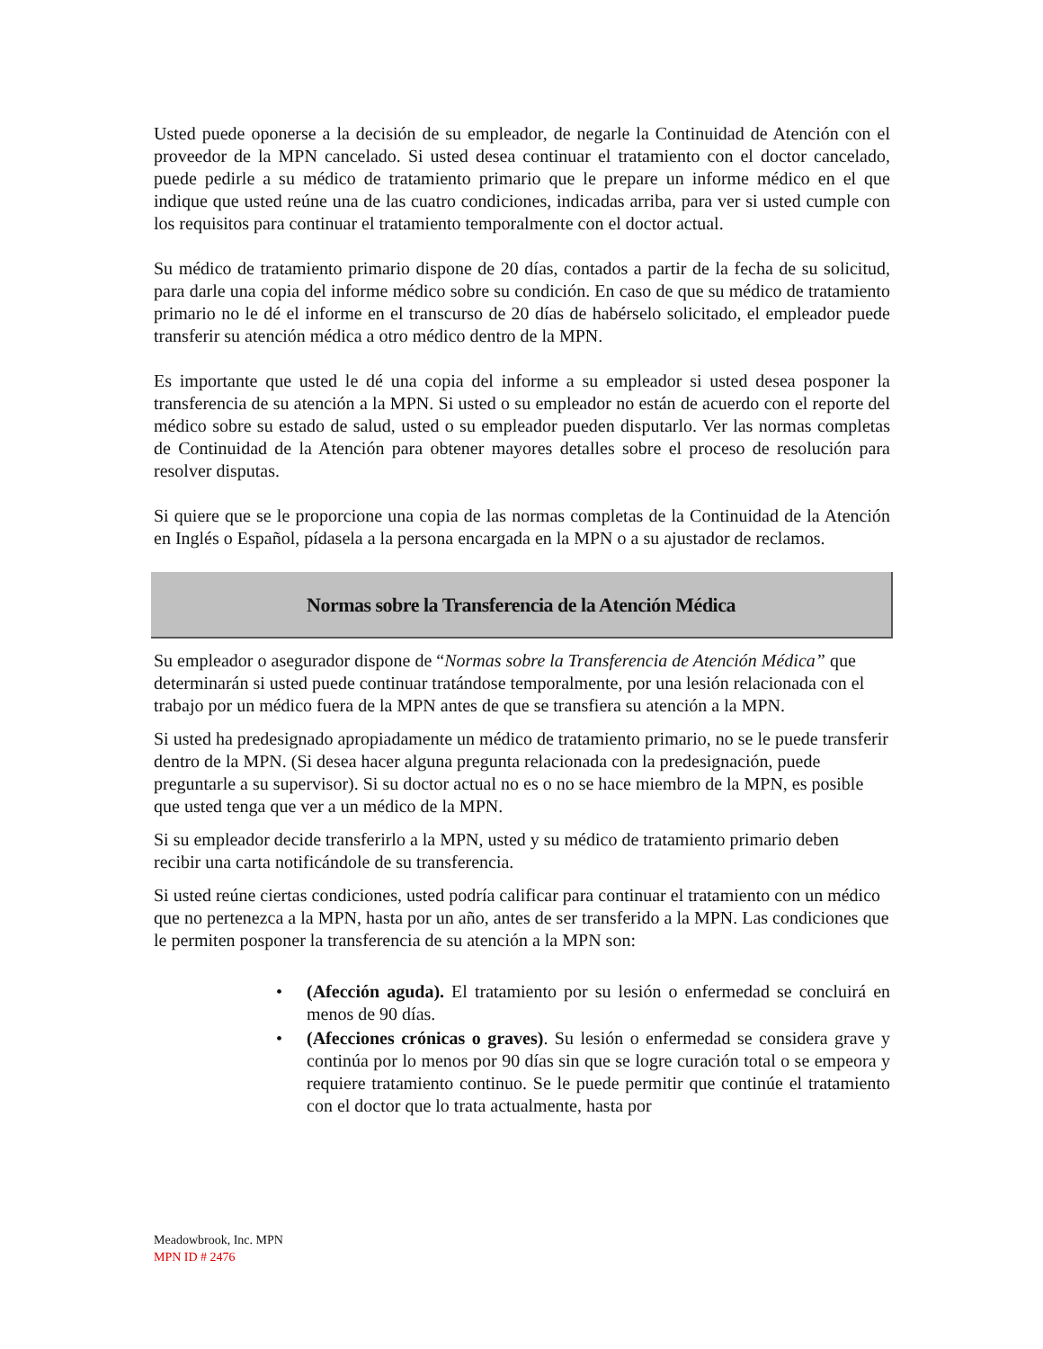Usted puede oponerse a la decisión de su empleador, de negarle la Continuidad de Atención con el proveedor de la MPN cancelado. Si usted desea continuar el tratamiento con el doctor cancelado, puede pedirle a su médico de tratamiento primario que le prepare un informe médico en el que indique que usted reúne una de las cuatro condiciones, indicadas arriba, para ver si usted cumple con los requisitos para continuar el tratamiento temporalmente con el doctor actual.
Su médico de tratamiento primario dispone de 20 días, contados a partir de la fecha de su solicitud, para darle una copia del informe médico sobre su condición. En caso de que su médico de tratamiento primario no le dé el informe en el transcurso de 20 días de habérselo solicitado, el empleador puede transferir su atención médica a otro médico dentro de la MPN.
Es importante que usted le dé una copia del informe a su empleador si usted desea posponer la transferencia de su atención a la MPN. Si usted o su empleador no están de acuerdo con el reporte del médico sobre su estado de salud, usted o su empleador pueden disputarlo. Ver las normas completas de Continuidad de la Atención para obtener mayores detalles sobre el proceso de resolución para resolver disputas.
Si quiere que se le proporcione una copia de las normas completas de la Continuidad de la Atención en Inglés o Español, pídasela a la persona encargada en la MPN o a su ajustador de reclamos.
Normas sobre la Transferencia de la Atención Médica
Su empleador o asegurador dispone de “Normas sobre la Transferencia de Atención Médica” que determinarán si usted puede continuar tratándose temporalmente, por una lesión relacionada con el trabajo por un médico fuera de la MPN antes de que se transfiera su atención a la MPN.
Si usted ha predesignado apropiadamente un médico de tratamiento primario, no se le puede transferir dentro de la MPN. (Si desea hacer alguna pregunta relacionada con la predesignación, puede preguntarle a su supervisor). Si su doctor actual no es o no se hace miembro de la MPN, es posible que usted tenga que ver a un médico de la MPN.
Si su empleador decide transferirlo a la MPN, usted y su médico de tratamiento primario deben recibir una carta notificándole de su transferencia.
Si usted reúne ciertas condiciones, usted podría calificar para continuar el tratamiento con un médico que no pertenezca a la MPN, hasta por un año, antes de ser transferido a la MPN. Las condiciones que le permiten posponer la transferencia de su atención a la MPN son:
• (Afección aguda). El tratamiento por su lesión o enfermedad se concluirá en menos de 90 días.
• (Afecciones crónicas o graves). Su lesión o enfermedad se considera grave y continúa por lo menos por 90 días sin que se logre curación total o se empeora y requiere tratamiento continuo. Se le puede permitir que continúe el tratamiento con el doctor que lo trata actualmente, hasta por
Meadowbrook, Inc. MPN
MPN ID # 2476